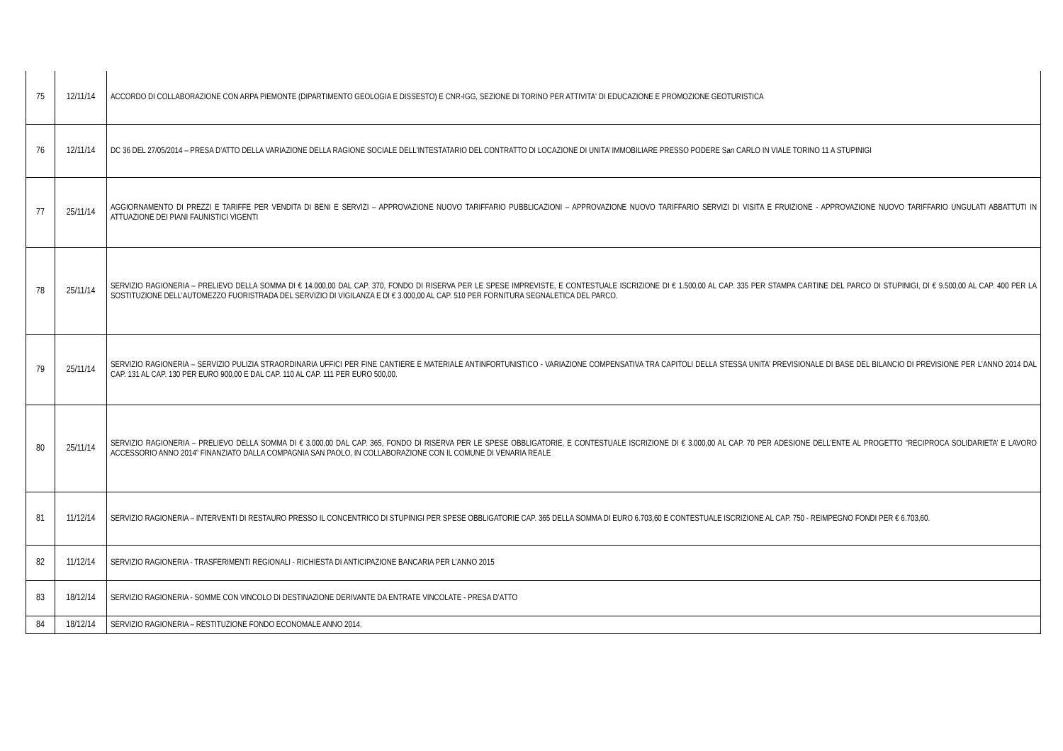| 75 | 12/11/14 | ACCORDO DI COLLABORAZIONE CON ARPA PIEMONTE (DIPARTIMENTO GEOLOGIA E DISSESTO) E CNR-IGG, SEZIONE DI TORINO PER ATTIVITA' DI EDUCAZIONE E PROMOZIONE GEOTURISTICA |
| 76 | 12/11/14 | DC 36 DEL 27/05/2014 – PRESA D’ATTO DELLA VARIAZIONE DELLA RAGIONE SOCIALE DELL’INTESTATARIO DEL CONTRATTO DI LOCAZIONE DI UNITA’ IMMOBILIARE PRESSO PODERE San CARLO IN VIALE TORINO 11 A STUPINIGI |
| 77 | 25/11/14 | AGGIORNAMENTO DI PREZZI E TARIFFE PER VENDITA DI BENI E SERVIZI – APPROVAZIONE NUOVO TARIFFARIO PUBBLICAZIONI – APPROVAZIONE NUOVO TARIFFARIO SERVIZI DI VISITA E FRUIZIONE - APPROVAZIONE NUOVO TARIFFARIO UNGULATI ABBATTUTI IN ATTUAZIONE DEI PIANI FAUNISTICI VIGENTI |
| 78 | 25/11/14 | SERVIZIO RAGIONERIA – PRELIEVO DELLA SOMMA DI € 14.000,00 DAL CAP. 370, FONDO DI RISERVA PER LE SPESE IMPREVISTE, E CONTESTUALE ISCRIZIONE DI € 1.500,00 AL CAP. 335 PER STAMPA CARTINE DEL PARCO DI STUPINIGI, DI € 9.500,00 AL CAP. 400 PER LA SOSTITUZIONE DELL’AUTOMEZZO FUORISTRADA DEL SERVIZIO DI VIGILANZA E DI € 3.000,00 AL CAP. 510 PER FORNITURA SEGNALETICA DEL PARCO. |
| 79 | 25/11/14 | SERVIZIO RAGIONERIA – SERVIZIO PULIZIA STRAORDINARIA UFFICI PER FINE CANTIERE E MATERIALE ANTINFORTUNISTICO - VARIAZIONE COMPENSATIVA TRA CAPITOLI DELLA STESSA UNITA’ PREVISIONALE DI BASE DEL BILANCIO DI PREVISIONE PER L’ANNO 2014 DAL CAP. 131 AL CAP. 130 PER EURO 900,00 E DAL CAP. 110 AL CAP. 111 PER EURO 500,00. |
| 80 | 25/11/14 | SERVIZIO RAGIONERIA – PRELIEVO DELLA SOMMA DI € 3.000,00 DAL CAP. 365, FONDO DI RISERVA PER LE SPESE OBBLIGATORIE, E CONTESTUALE ISCRIZIONE DI € 3.000,00 AL CAP. 70 PER ADESIONE DELL’ENTE AL PROGETTO “RECIPROCA SOLIDARIETA’ E LAVORO ACCESSORIO ANNO 2014” FINANZIATO DALLA COMPAGNIA SAN PAOLO, IN COLLABORAZIONE CON IL COMUNE DI VENARIA REALE |
| 81 | 11/12/14 | SERVIZIO RAGIONERIA – INTERVENTI DI RESTAURO PRESSO IL CONCENTRICO DI STUPINIGI PER SPESE OBBLIGATORIE CAP. 365 DELLA SOMMA DI EURO 6.703,60 E CONTESTUALE ISCRIZIONE AL CAP. 750 - REIMPEGNO FONDI PER € 6.703,60. |
| 82 | 11/12/14 | SERVIZIO RAGIONERIA - TRASFERIMENTI REGIONALI - RICHIESTA DI ANTICIPAZIONE BANCARIA PER L’ANNO 2015 |
| 83 | 18/12/14 | SERVIZIO RAGIONERIA - SOMME CON VINCOLO DI DESTINAZIONE DERIVANTE DA ENTRATE VINCOLATE - PRESA D’ATTO |
| 84 | 18/12/14 | SERVIZIO RAGIONERIA – RESTITUZIONE FONDO ECONOMALE ANNO 2014. |